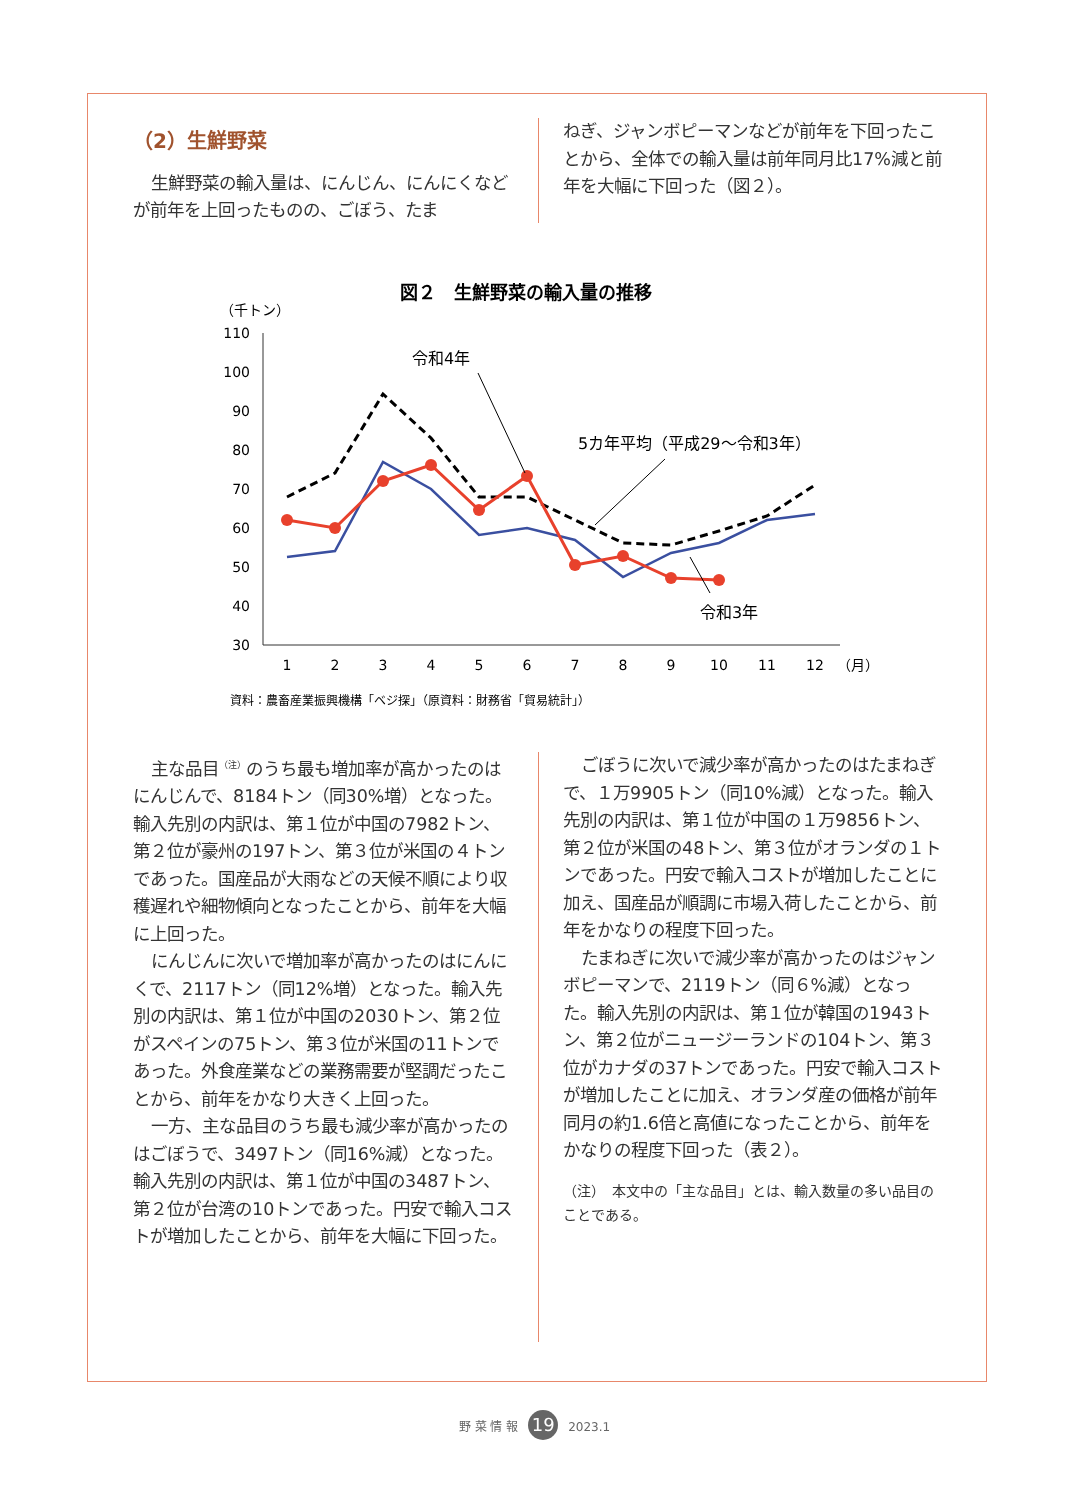（2）生鮮野菜
生鮮野菜の輸入量は、にんじん、にんにくなどが前年を上回ったものの、ごぼう、たま
ねぎ、ジャンボピーマンなどが前年を下回ったことから、全体での輸入量は前年同月比17%減と前年を大幅に下回った（図２）。
図２　生鮮野菜の輸入量の推移
（千トン）
110
100
90
80
70
60
50
40
30
1
2
3
4
5
6
7
8
9
10
11
12
（月）
令和4年
5カ年平均（平成29～令和3年）
令和3年
資料：農畜産業振興機構「ベジ探」（原資料：財務省「貿易統計」）
主な品目<sup>（注）</sup>のうち最も増加率が高かったのはにんじんで、8184トン（同30%増）となった。輸入先別の内訳は、第１位が中国の7982トン、第２位が豪州の197トン、第３位が米国の４トンであった。国産品が大雨などの天候不順により収穫遅れや細物傾向となったことから、前年を大幅に上回った。
にんじんに次いで増加率が高かったのはにんにくで、2117トン（同12%増）となった。輸入先別の内訳は、第１位が中国の2030トン、第２位がスペインの75トン、第３位が米国の11トンであった。外食産業などの業務需要が堅調だったことから、前年をかなり大きく上回った。
一方、主な品目のうち最も減少率が高かったのはごぼうで、3497トン（同16%減）となった。輸入先別の内訳は、第１位が中国の3487トン、第２位が台湾の10トンであった。円安で輸入コストが増加したことから、前年を大幅に下回った。
ごぼうに次いで減少率が高かったのはたまねぎで、１万9905トン（同10%減）となった。輸入先別の内訳は、第１位が中国の１万9856トン、第２位が米国の48トン、第３位がオランダの１トンであった。円安で輸入コストが増加したことに加え、国産品が順調に市場入荷したことから、前年をかなりの程度下回った。
たまねぎに次いで減少率が高かったのはジャンボピーマンで、2119トン（同６%減）となった。輸入先別の内訳は、第１位が韓国の1943トン、第２位がニュージーランドの104トン、第３位がカナダの37トンであった。円安で輸入コストが増加したことに加え、オランダ産の価格が前年同月の約1.6倍と高値になったことから、前年をかなりの程度下回った（表２）。
（注）　本文中の「主な品目」とは、輸入数量の多い品目のことである。
野 菜 情 報 19 2023.1